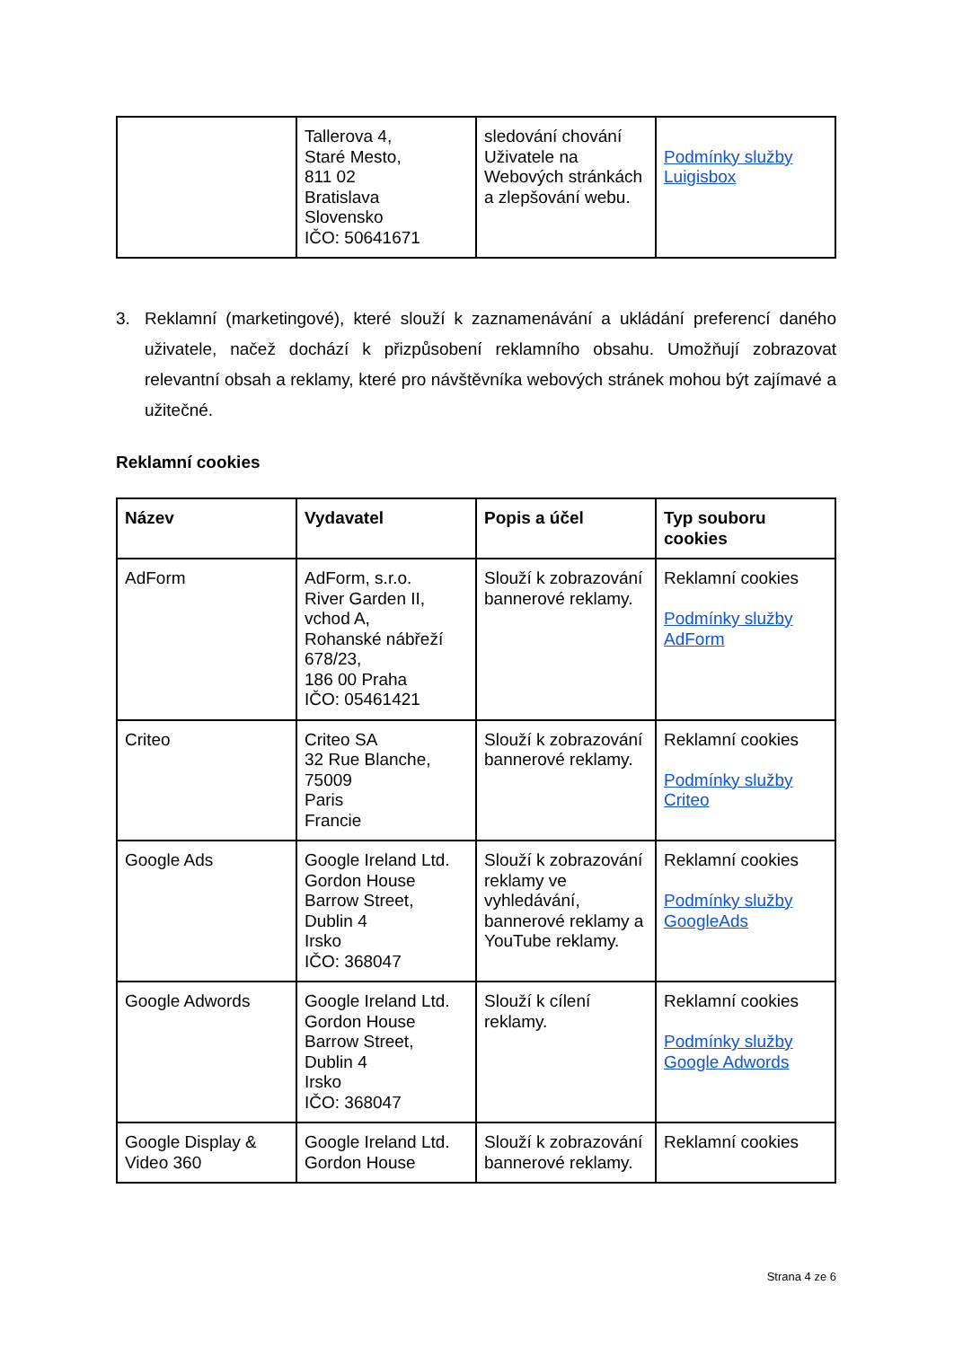| | Tallerova 4, Staré Mesto, 811 02 Bratislava Slovensko IČO: 50641671 | sledování chování Uživatele na Webových stránkách a zlepšování webu. | Podmínky služby Luigisbox |
3. Reklamní (marketingové), které slouží k zaznamenávání a ukládání preferencí daného uživatele, načež dochází k přizpůsobení reklamního obsahu. Umožňují zobrazovat relevantní obsah a reklamy, které pro návštěvníka webových stránek mohou být zajímavé a užitečné.
Reklamní cookies
| Název | Vydavatel | Popis a účel | Typ souboru cookies |
| --- | --- | --- | --- |
| AdForm | AdForm, s.r.o. River Garden II, vchod A, Rohanské nábřeží 678/23, 186 00 Praha IČO: 05461421 | Slouží k zobrazování bannerové reklamy. | Reklamní cookies Podmínky služby AdForm |
| Criteo | Criteo SA 32 Rue Blanche, 75009 Paris Francie | Slouží k zobrazování bannerové reklamy. | Reklamní cookies Podmínky služby Criteo |
| Google Ads | Google Ireland Ltd. Gordon House Barrow Street, Dublin 4 Irsko IČO: 368047 | Slouží k zobrazování reklamy ve vyhledávání, bannerové reklamy a YouTube reklamy. | Reklamní cookies Podmínky služby GoogleAds |
| Google Adwords | Google Ireland Ltd. Gordon House Barrow Street, Dublin 4 Irsko IČO: 368047 | Slouží k cílení reklamy. | Reklamní cookies Podmínky služby Google Adwords |
| Google Display & Video 360 | Google Ireland Ltd. Gordon House | Slouží k zobrazování bannerové reklamy. | Reklamní cookies |
Strana 4 ze 6